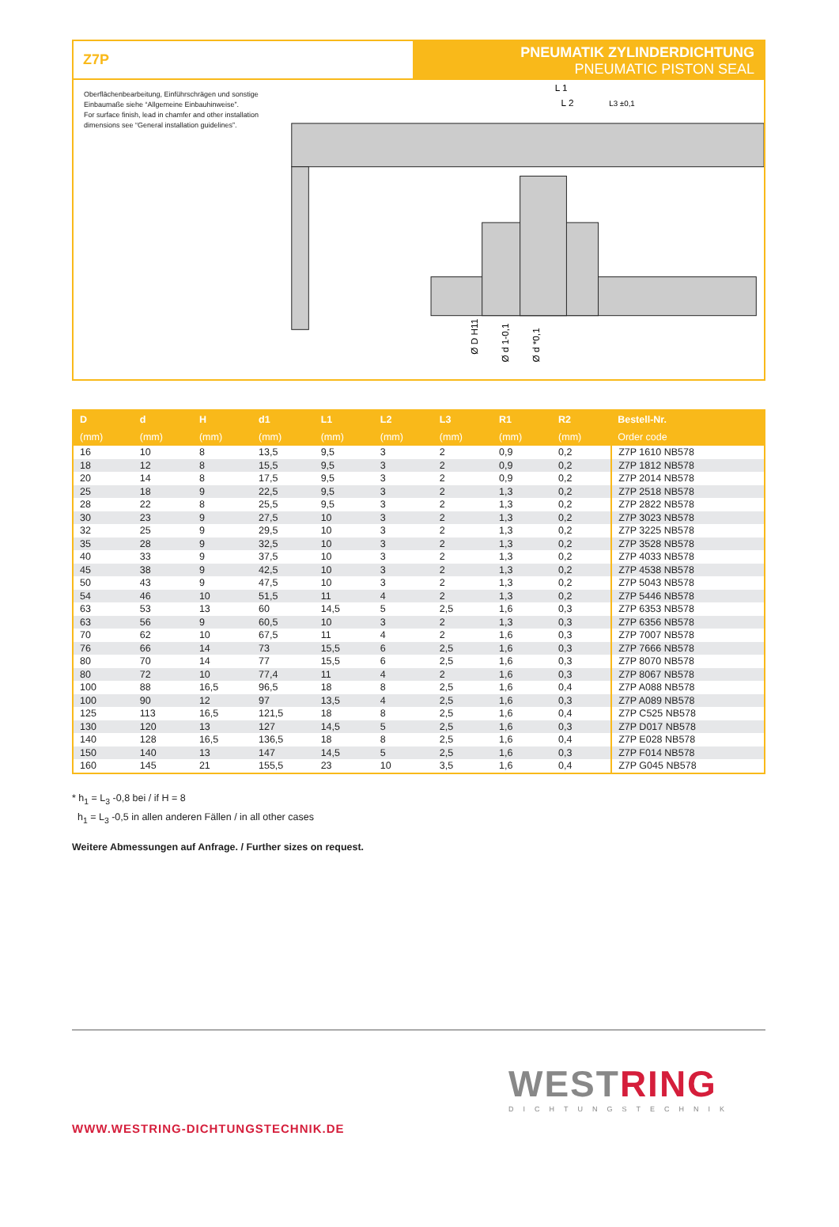Z7P
PNEUMATIK ZYLINDERDICHTUNG
PNEUMATIC PISTON SEAL
Oberflächenbearbeitung, Einführschrägen und sonstige Einbaumaße siehe “Allgemeine Einbauhinweise”.
For surface finish, lead in chamfer and other installation dimensions see “General installation guidelines”.
L 1
L 2
L3 ±0,1
Ø D H11
Ø d 1-0,1
Ø d *0,1
| D (mm) | d (mm) | H (mm) | d1 (mm) | L1 (mm) | L2 (mm) | L3 (mm) | R1 (mm) | R2 (mm) | Bestell-Nr. Order code |
| --- | --- | --- | --- | --- | --- | --- | --- | --- | --- |
| 16 | 10 | 8 | 13,5 | 9,5 | 3 | 2 | 0,9 | 0,2 | Z7P 1610 NB578 |
| 18 | 12 | 8 | 15,5 | 9,5 | 3 | 2 | 0,9 | 0,2 | Z7P 1812 NB578 |
| 20 | 14 | 8 | 17,5 | 9,5 | 3 | 2 | 0,9 | 0,2 | Z7P 2014 NB578 |
| 25 | 18 | 9 | 22,5 | 9,5 | 3 | 2 | 1,3 | 0,2 | Z7P 2518 NB578 |
| 28 | 22 | 8 | 25,5 | 9,5 | 3 | 2 | 1,3 | 0,2 | Z7P 2822 NB578 |
| 30 | 23 | 9 | 27,5 | 10 | 3 | 2 | 1,3 | 0,2 | Z7P 3023 NB578 |
| 32 | 25 | 9 | 29,5 | 10 | 3 | 2 | 1,3 | 0,2 | Z7P 3225 NB578 |
| 35 | 28 | 9 | 32,5 | 10 | 3 | 2 | 1,3 | 0,2 | Z7P 3528 NB578 |
| 40 | 33 | 9 | 37,5 | 10 | 3 | 2 | 1,3 | 0,2 | Z7P 4033 NB578 |
| 45 | 38 | 9 | 42,5 | 10 | 3 | 2 | 1,3 | 0,2 | Z7P 4538 NB578 |
| 50 | 43 | 9 | 47,5 | 10 | 3 | 2 | 1,3 | 0,2 | Z7P 5043 NB578 |
| 54 | 46 | 10 | 51,5 | 11 | 4 | 2 | 1,3 | 0,2 | Z7P 5446 NB578 |
| 63 | 53 | 13 | 60 | 14,5 | 5 | 2,5 | 1,6 | 0,3 | Z7P 6353 NB578 |
| 63 | 56 | 9 | 60,5 | 10 | 3 | 2 | 1,3 | 0,3 | Z7P 6356 NB578 |
| 70 | 62 | 10 | 67,5 | 11 | 4 | 2 | 1,6 | 0,3 | Z7P 7007 NB578 |
| 76 | 66 | 14 | 73 | 15,5 | 6 | 2,5 | 1,6 | 0,3 | Z7P 7666 NB578 |
| 80 | 70 | 14 | 77 | 15,5 | 6 | 2,5 | 1,6 | 0,3 | Z7P 8070 NB578 |
| 80 | 72 | 10 | 77,4 | 11 | 4 | 2 | 1,6 | 0,3 | Z7P 8067 NB578 |
| 100 | 88 | 16,5 | 96,5 | 18 | 8 | 2,5 | 1,6 | 0,4 | Z7P A088 NB578 |
| 100 | 90 | 12 | 97 | 13,5 | 4 | 2,5 | 1,6 | 0,3 | Z7P A089 NB578 |
| 125 | 113 | 16,5 | 121,5 | 18 | 8 | 2,5 | 1,6 | 0,4 | Z7P C525 NB578 |
| 130 | 120 | 13 | 127 | 14,5 | 5 | 2,5 | 1,6 | 0,3 | Z7P D017 NB578 |
| 140 | 128 | 16,5 | 136,5 | 18 | 8 | 2,5 | 1,6 | 0,4 | Z7P E028 NB578 |
| 150 | 140 | 13 | 147 | 14,5 | 5 | 2,5 | 1,6 | 0,3 | Z7P F014 NB578 |
| 160 | 145 | 21 | 155,5 | 23 | 10 | 3,5 | 1,6 | 0,4 | Z7P G045 NB578 |
* h<sub>1</sub> = L<sub>3</sub> -0,8 bei / if H = 8
h<sub>1</sub> = L<sub>3</sub> -0,5 in allen anderen Fällen / in all other cases
Weitere Abmessungen auf Anfrage. / Further sizes on request.
WWW.WESTRING-DICHTUNGSTECHNIK.DE
WESTRING
DICHTUNGSTECHNIK